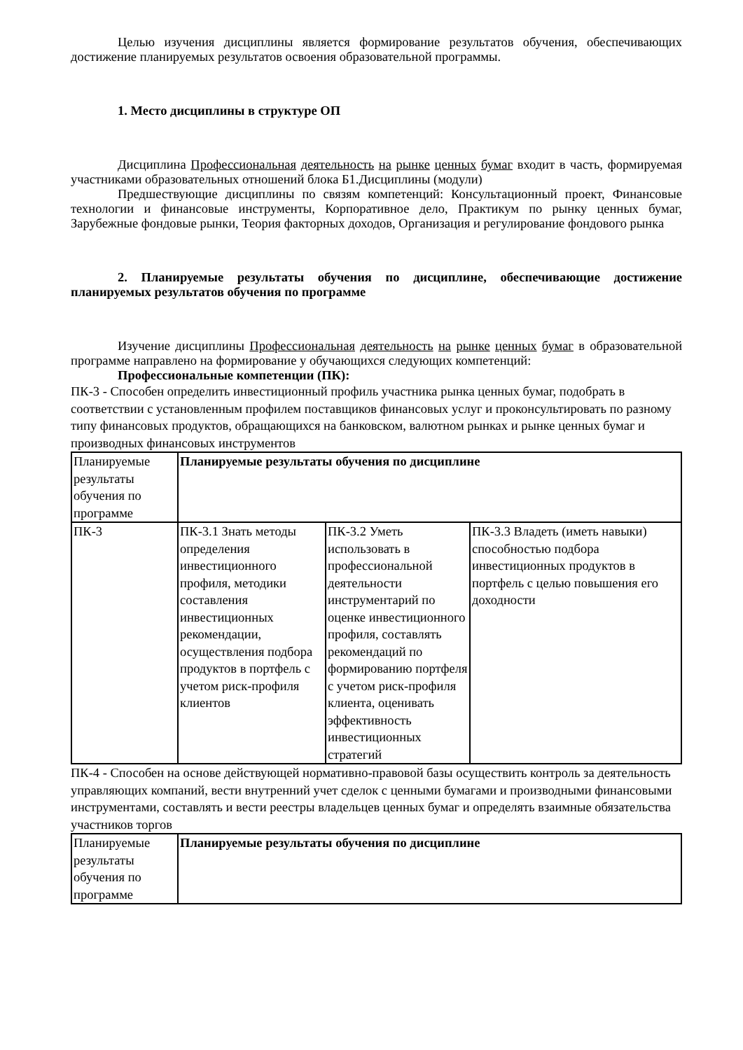Целью изучения дисциплины является формирование результатов обучения, обеспечивающих достижение планируемых результатов освоения образовательной программы.
1. Место дисциплины в структуре ОП
Дисциплина Профессиональная деятельность на рынке ценных бумаг входит в часть, формируемая участниками образовательных отношений блока Б1.Дисциплины (модули)
Предшествующие дисциплины по связям компетенций: Консультационный проект, Финансовые технологии и финансовые инструменты, Корпоративное дело, Практикум по рынку ценных бумаг, Зарубежные фондовые рынки, Теория факторных доходов, Организация и регулирование фондового рынка
2. Планируемые результаты обучения по дисциплине, обеспечивающие достижение планируемых результатов обучения по программе
Изучение дисциплины Профессиональная деятельность на рынке ценных бумаг в образовательной программе направлено на формирование у обучающихся следующих компетенций:
Профессиональные компетенции (ПК):
ПК-3 - Способен определить инвестиционный профиль участника рынка ценных бумаг, подобрать в соответствии с установленным профилем поставщиков финансовых услуг и проконсультировать по разному типу финансовых продуктов, обращающихся на банковском, валютном рынках и рынке ценных бумаг и производных финансовых инструментов
| Планируемые результаты обучения по программе | Планируемые результаты обучения по дисциплине | | |
| ПК-3 | ПК-3.1 Знать методы определения инвестиционного профиля, методики составления инвестиционных рекомендации, осуществления подбора продуктов в портфель с учетом риск-профиля клиентов | ПК-3.2 Уметь использовать в профессиональной деятельности инструментарий по оценке инвестиционного профиля, составлять рекомендаций по формированию портфеля с учетом риск-профиля клиента, оценивать эффективность инвестиционных стратегий | ПК-3.3 Владеть (иметь навыки) способностью подбора инвестиционных продуктов в портфель с целью повышения его доходности |
ПК-4 - Способен на основе действующей нормативно-правовой базы осуществить контроль за деятельность управляющих компаний, вести внутренний учет сделок с ценными бумагами и производными финансовыми инструментами, составлять и вести реестры владельцев ценных бумаг и определять взаимные обязательства участников торгов
| Планируемые результаты обучения по программе | Планируемые результаты обучения по дисциплине |